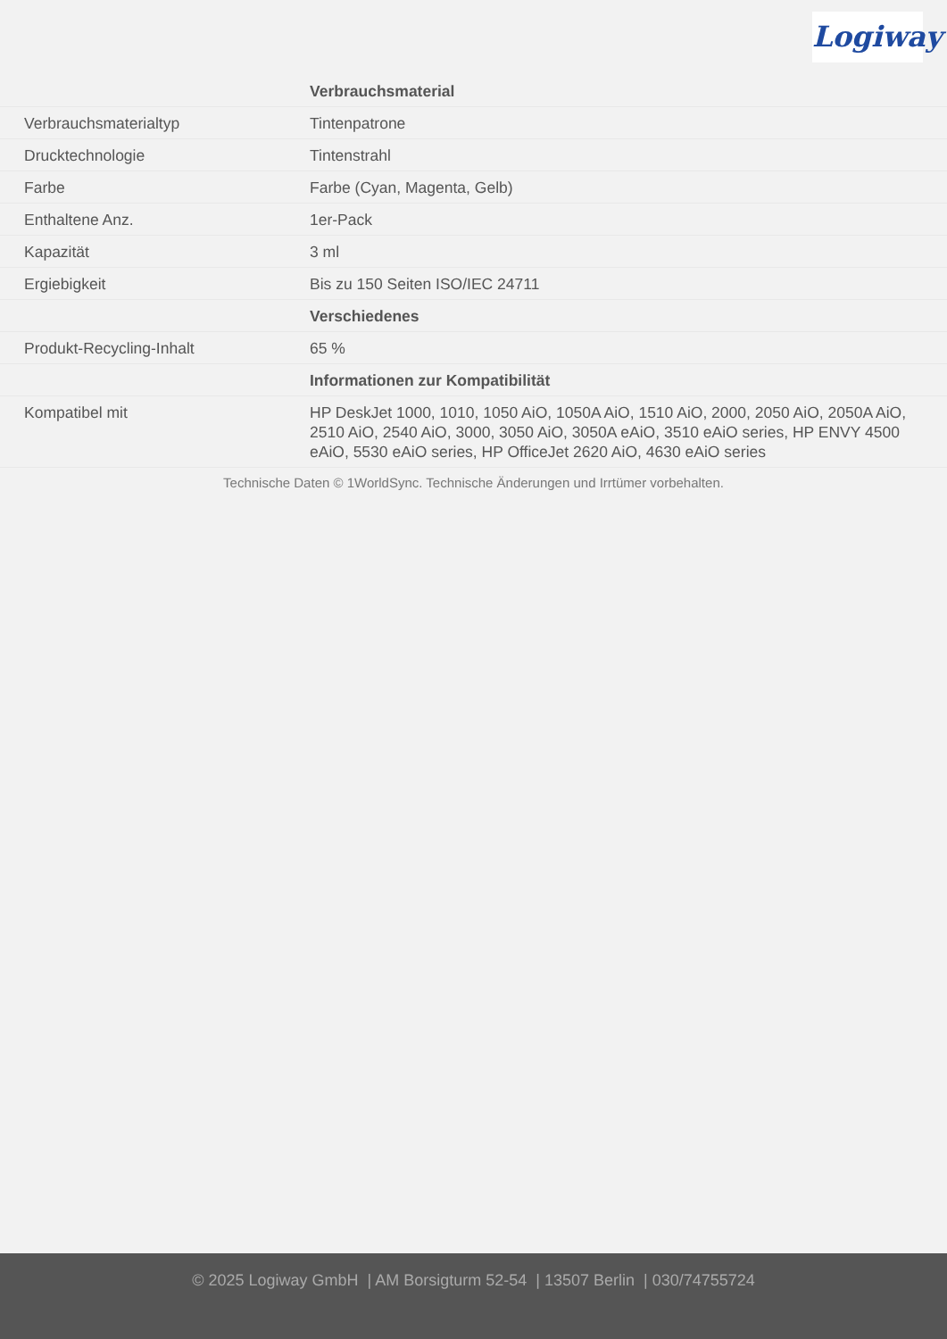Logiway
| | Verbrauchsmaterial |
| Verbrauchsmaterialtyp | Tintenpatrone |
| Drucktechnologie | Tintenstrahl |
| Farbe | Farbe (Cyan, Magenta, Gelb) |
| Enthaltene Anz. | 1er-Pack |
| Kapazität | 3 ml |
| Ergiebigkeit | Bis zu 150 Seiten ISO/IEC 24711 |
| | Verschiedenes |
| Produkt-Recycling-Inhalt | 65 % |
| | Informationen zur Kompatibilität |
| Kompatibel mit | HP DeskJet 1000, 1010, 1050 AiO, 1050A AiO, 1510 AiO, 2000, 2050 AiO, 2050A AiO, 2510 AiO, 2540 AiO, 3000, 3050 AiO, 3050A eAiO, 3510 eAiO series, HP ENVY 4500 eAiO, 5530 eAiO series, HP OfficeJet 2620 AiO, 4630 eAiO series |
Technische Daten © 1WorldSync. Technische Änderungen und Irrtümer vorbehalten.
© 2025 Logiway GmbH | AM Borsigturm 52-54 | 13507 Berlin | 030/74755724